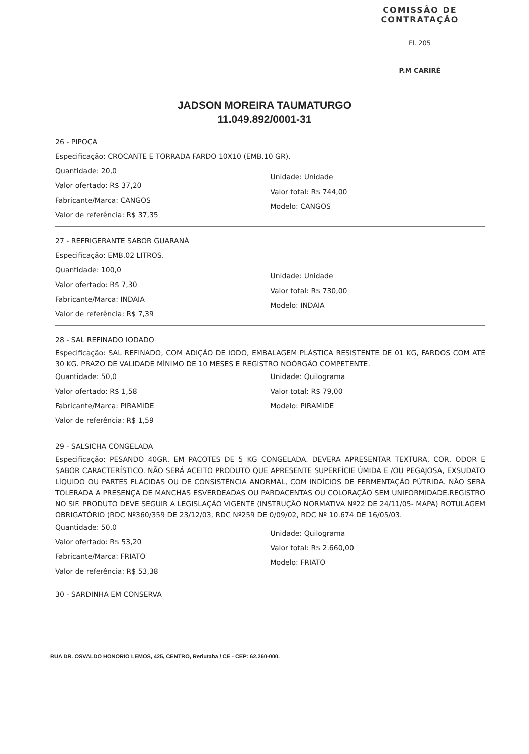COMISSÃO DE CONTRATAÇÃO
Fl. 205
P.M CARIRÉ
JADSON MOREIRA TAUMATURGO
11.049.892/0001-31
26 - PIPOCA
Especificação: CROCANTE E TORRADA FARDO 10X10 (EMB.10 GR).
Quantidade: 20,0
Valor ofertado: R$ 37,20
Fabricante/Marca: CANGOS
Valor de referência: R$ 37,35
Unidade: Unidade
Valor total: R$ 744,00
Modelo: CANGOS
27 - REFRIGERANTE SABOR GUARANÁ
Especificação: EMB.02 LITROS.
Quantidade: 100,0
Valor ofertado: R$ 7,30
Fabricante/Marca: INDAIA
Valor de referência: R$ 7,39
Unidade: Unidade
Valor total: R$ 730,00
Modelo: INDAIA
28 - SAL REFINADO IODADO
Especificação: SAL REFINADO, COM ADIÇÃO DE IODO, EMBALAGEM PLÁSTICA RESISTENTE DE 01 KG, FARDOS COM ATÉ 30 KG. PRAZO DE VALIDADE MÍNIMO DE 10 MESES E REGISTRO NOÓRGÃO COMPETENTE.
Quantidade: 50,0
Valor ofertado: R$ 1,58
Fabricante/Marca: PIRAMIDE
Valor de referência: R$ 1,59
Unidade: Quilograma
Valor total: R$ 79,00
Modelo: PIRAMIDE
29 - SALSICHA CONGELADA
Especificação: PESANDO 40GR, EM PACOTES DE 5 KG CONGELADA. DEVERA APRESENTAR TEXTURA, COR, ODOR E SABOR CARACTERÍSTICO. NÃO SERÁ ACEITO PRODUTO QUE APRESENTE SUPERFÍCIE ÚMIDA E /OU PEGAJOSA, EXSUDATO LÍQUIDO OU PARTES FLÁCIDAS OU DE CONSISTÊNCIA ANORMAL, COM INDÍCIOS DE FERMENTAÇÃO PÚTRIDA. NÃO SERÁ TOLERADA A PRESENÇA DE MANCHAS ESVERDEADAS OU PARDACENTAS OU COLORAÇÃO SEM UNIFORMIDADE.REGISTRO NO SIF. PRODUTO DEVE SEGUIR A LEGISLAÇÃO VIGENTE (INSTRUÇÃO NORMATIVA Nº22 DE 24/11/05- MAPA) ROTULAGEM OBRIGATÓRIO (RDC Nº360/359 DE 23/12/03, RDC Nº259 DE 0/09/02, RDC Nº 10.674 DE 16/05/03.
Quantidade: 50,0
Valor ofertado: R$ 53,20
Fabricante/Marca: FRIATO
Valor de referência: R$ 53,38
Unidade: Quilograma
Valor total: R$ 2.660,00
Modelo: FRIATO
30 - SARDINHA EM CONSERVA
RUA DR. OSVALDO HONORIO LEMOS, 425, CENTRO, Reriutaba / CE - CEP: 62.260-000.